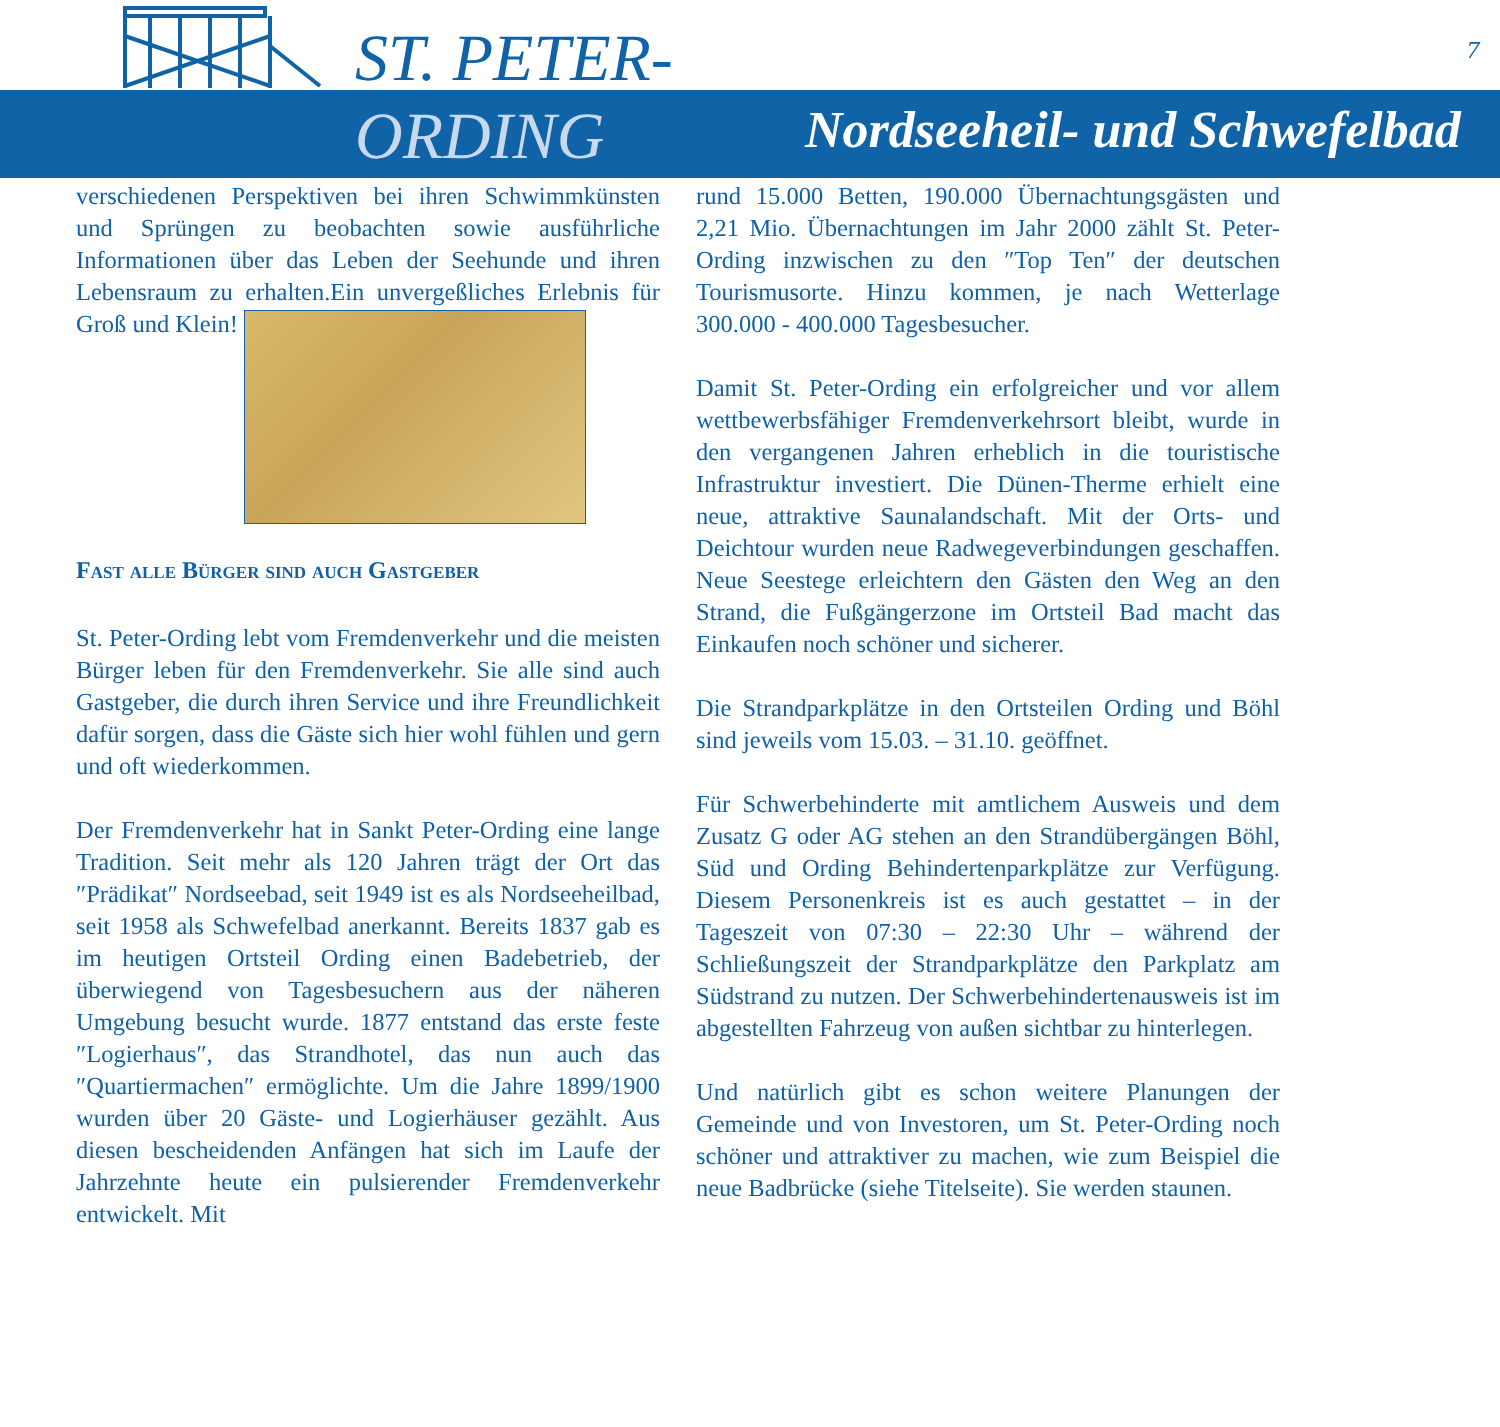ST. PETER-
ORDING Nordseeheil- und Schwefelbad
7
verschiedenen Perspektiven bei ihren Schwimmkünsten und Sprüngen zu beobachten sowie ausführliche Informationen über das Leben der Seehunde und ihren Lebensraum zu erhalten.Ein unvergeßliches Erlebnis für Groß und Klein!
Fast alle Bürger sind auch Gastgeber
St. Peter-Ording lebt vom Fremdenverkehr und die meisten Bürger leben für den Fremdenverkehr. Sie alle sind auch Gastgeber, die durch ihren Service und ihre Freundlichkeit dafür sorgen, dass die Gäste sich hier wohl fühlen und gern und oft wiederkommen.
Der Fremdenverkehr hat in Sankt Peter-Ording eine lange Tradition. Seit mehr als 120 Jahren trägt der Ort das ″Prädikat″ Nordseebad, seit 1949 ist es als Nordseeheilbad, seit 1958 als Schwefelbad anerkannt. Bereits 1837 gab es im heutigen Ortsteil Ording einen Badebetrieb, der überwiegend von Tagesbesuchern aus der näheren Umgebung besucht wurde. 1877 entstand das erste feste ″Logierhaus″, das Strandhotel, das nun auch das ″Quartiermachen″ ermöglichte. Um die Jahre 1899/1900 wurden über 20 Gäste- und Logierhäuser gezählt. Aus diesen bescheidenden Anfängen hat sich im Laufe der Jahrzehnte heute ein pulsierender Fremdenverkehr entwickelt. Mit
rund 15.000 Betten, 190.000 Übernachtungsgästen und 2,21 Mio. Übernachtungen im Jahr 2000 zählt St. Peter-Ording inzwischen zu den ″Top Ten″ der deutschen Tourismusorte. Hinzu kommen, je nach Wetterlage 300.000 - 400.000 Tagesbesucher.
Damit St. Peter-Ording ein erfolgreicher und vor allem wettbewerbsfähiger Fremdenverkehrsort bleibt, wurde in den vergangenen Jahren erheblich in die touristische Infrastruktur investiert. Die Dünen-Therme erhielt eine neue, attraktive Saunalandschaft. Mit der Orts- und Deichtour wurden neue Radwegeverbindungen geschaffen. Neue Seestege erleichtern den Gästen den Weg an den Strand, die Fußgängerzone im Ortsteil Bad macht das Einkaufen noch schöner und sicherer.
Die Strandparkplätze in den Ortsteilen Ording und Böhl sind jeweils vom 15.03. – 31.10. geöffnet.
Für Schwerbehinderte mit amtlichem Ausweis und dem Zusatz G oder AG stehen an den Strandübergängen Böhl, Süd und Ording Behindertenparkplätze zur Verfügung. Diesem Personenkreis ist es auch gestattet – in der Tageszeit von 07:30 – 22:30 Uhr – während der Schließungszeit der Strandparkplätze den Parkplatz am Südstrand zu nutzen. Der Schwerbehindertenausweis ist im abgestellten Fahrzeug von außen sichtbar zu hinterlegen.
Und natürlich gibt es schon weitere Planungen der Gemeinde und von Investoren, um St. Peter-Ording noch schöner und attraktiver zu machen, wie zum Beispiel die neue Badbrücke (siehe Titelseite). Sie werden staunen.